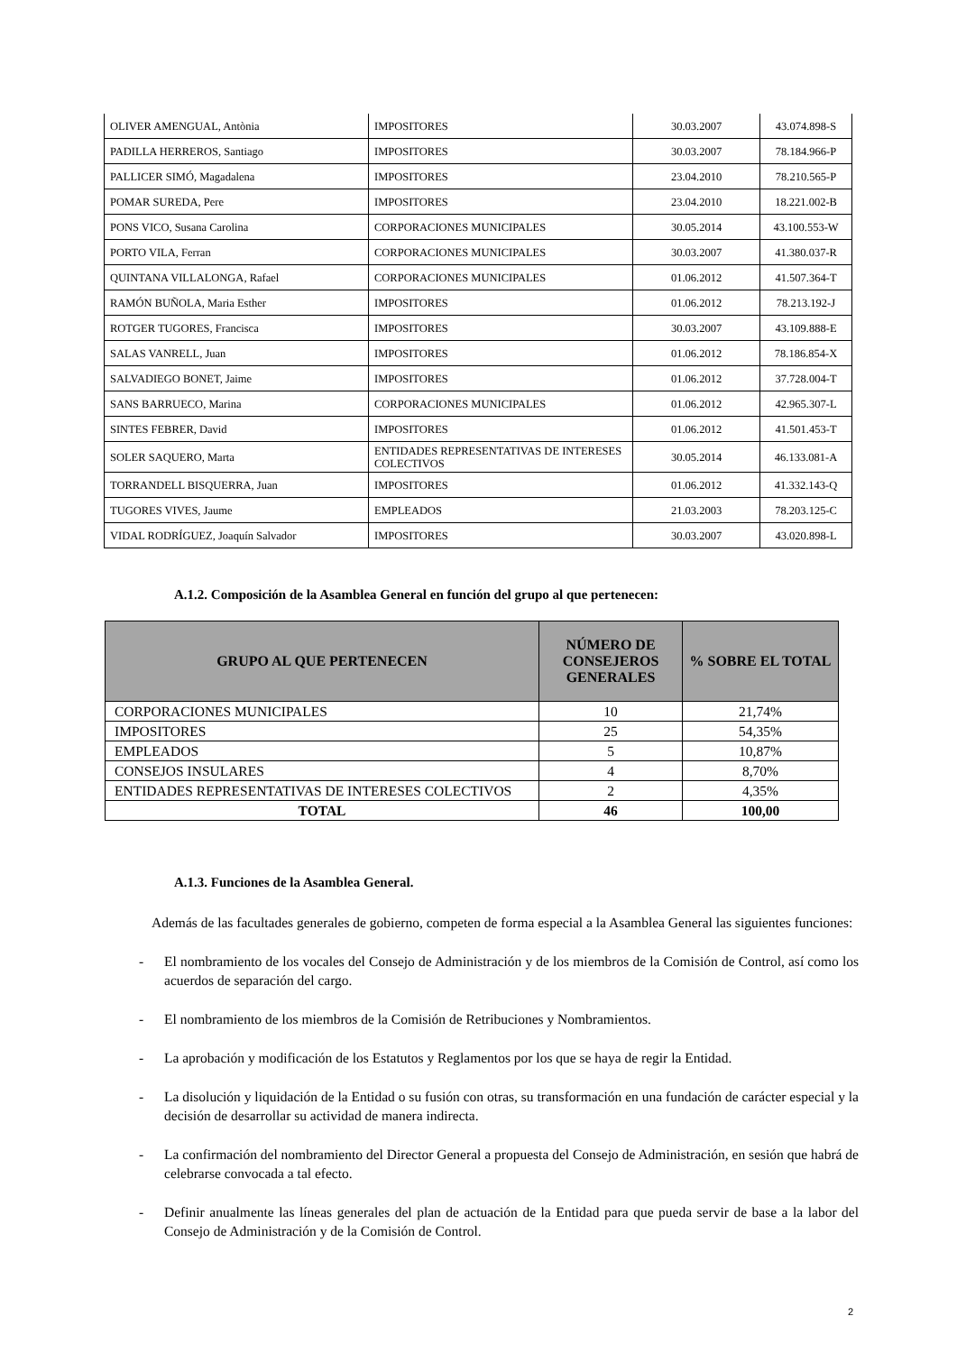| OLIVER AMENGUAL, Antònia | IMPOSITORES | 30.03.2007 | 43.074.898-S |
| PADILLA HERREROS, Santiago | IMPOSITORES | 30.03.2007 | 78.184.966-P |
| PALLICER SIMÓ, Magadalena | IMPOSITORES | 23.04.2010 | 78.210.565-P |
| POMAR SUREDA, Pere | IMPOSITORES | 23.04.2010 | 18.221.002-B |
| PONS VICO, Susana Carolina | CORPORACIONES MUNICIPALES | 30.05.2014 | 43.100.553-W |
| PORTO VILA, Ferran | CORPORACIONES MUNICIPALES | 30.03.2007 | 41.380.037-R |
| QUINTANA VILLALONGA, Rafael | CORPORACIONES MUNICIPALES | 01.06.2012 | 41.507.364-T |
| RAMÓN BUÑOLA, Maria Esther | IMPOSITORES | 01.06.2012 | 78.213.192-J |
| ROTGER TUGORES, Francisca | IMPOSITORES | 30.03.2007 | 43.109.888-E |
| SALAS VANRELL, Juan | IMPOSITORES | 01.06.2012 | 78.186.854-X |
| SALVADIEGO BONET, Jaime | IMPOSITORES | 01.06.2012 | 37.728.004-T |
| SANS BARRUECO, Marina | CORPORACIONES MUNICIPALES | 01.06.2012 | 42.965.307-L |
| SINTES FEBRER, David | IMPOSITORES | 01.06.2012 | 41.501.453-T |
| SOLER SAQUERO, Marta | ENTIDADES REPRESENTATIVAS DE INTERESES COLECTIVOS | 30.05.2014 | 46.133.081-A |
| TORRANDELL BISQUERRA, Juan | IMPOSITORES | 01.06.2012 | 41.332.143-Q |
| TUGORES VIVES, Jaume | EMPLEADOS | 21.03.2003 | 78.203.125-C |
| VIDAL RODRÍGUEZ, Joaquín Salvador | IMPOSITORES | 30.03.2007 | 43.020.898-L |
A.1.2. Composición de la Asamblea General en función del grupo al que pertenecen:
| GRUPO AL QUE PERTENECEN | NÚMERO DE CONSEJEROS GENERALES | % SOBRE EL TOTAL |
| --- | --- | --- |
| CORPORACIONES MUNICIPALES | 10 | 21,74% |
| IMPOSITORES | 25 | 54,35% |
| EMPLEADOS | 5 | 10,87% |
| CONSEJOS INSULARES | 4 | 8,70% |
| ENTIDADES REPRESENTATIVAS DE INTERESES COLECTIVOS | 2 | 4,35% |
| TOTAL | 46 | 100,00 |
A.1.3. Funciones de la Asamblea General.
Además de las facultades generales de gobierno, competen de forma especial a la Asamblea General las siguientes funciones:
- El nombramiento de los vocales del Consejo de Administración y de los miembros de la Comisión de Control, así como los acuerdos de separación del cargo.
- El nombramiento de los miembros de la Comisión de Retribuciones y Nombramientos.
- La aprobación y modificación de los Estatutos y Reglamentos por los que se haya de regir la Entidad.
- La disolución y liquidación de la Entidad o su fusión con otras, su transformación en una fundación de carácter especial y la decisión de desarrollar su actividad de manera indirecta.
- La confirmación del nombramiento del Director General a propuesta del Consejo de Administración, en sesión que habrá de celebrarse convocada a tal efecto.
- Definir anualmente las líneas generales del plan de actuación de la Entidad para que pueda servir de base a la labor del Consejo de Administración y de la Comisión de Control.
2